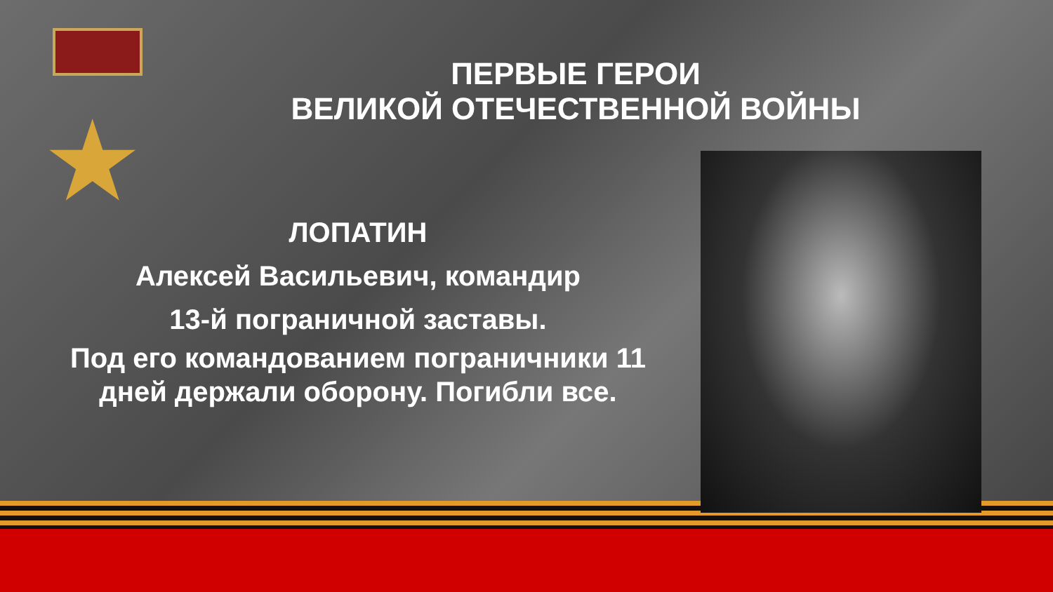★
ПЕРВЫЕ ГЕРОИ
ВЕЛИКОЙ ОТЕЧЕСТВЕННОЙ ВОЙНЫ
ЛОПАТИН
Алексей Васильевич, командир
13-й пограничной заставы.
Под его командованием пограничники 11 дней держали оборону. Погибли все.